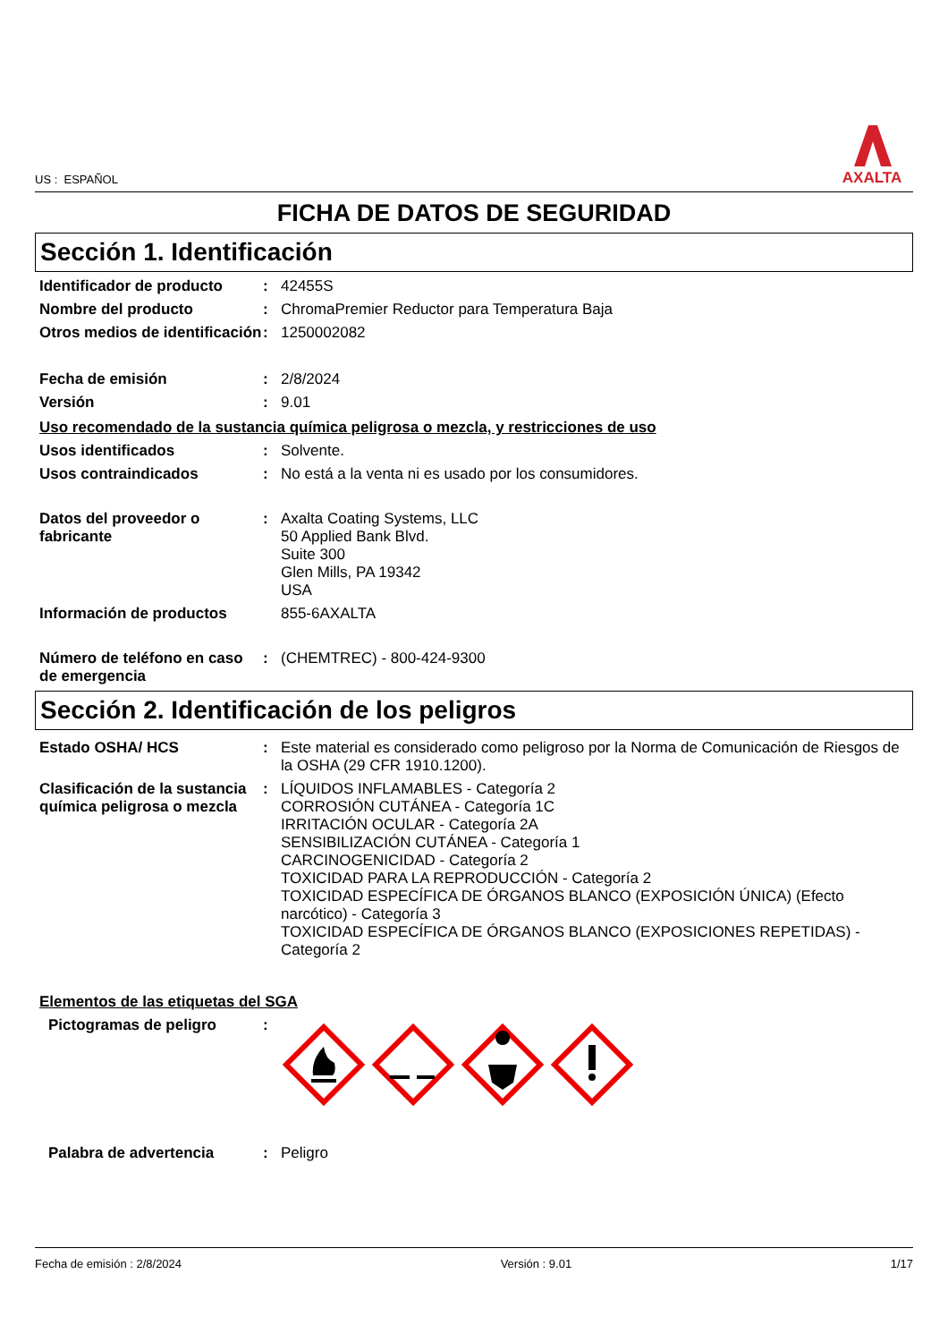US : ESPAÑOL
AXALTA
FICHA DE DATOS DE SEGURIDAD
Sección 1. Identificación
Identificador de producto
: 42455S
Nombre del producto : ChromaPremier Reductor para Temperatura Baja
Otros medios de identificación
: 1250002082
Fecha de emisión : 2/8/2024
Versión : 9.01
Uso recomendado de la sustancia química peligrosa o mezcla, y restricciones de uso
Usos identificados : Solvente.
Usos contraindicados : No está a la venta ni es usado por los consumidores.
Datos del proveedor o fabricante
: Axalta Coating Systems, LLC
50 Applied Bank Blvd.
Suite 300
Glen Mills, PA 19342
USA
Información de productos 855-6AXALTA
Número de teléfono en caso de emergencia
: (CHEMTREC) - 800-424-9300
Sección 2. Identificación de los peligros
Estado OSHA/ HCS : Este material es considerado como peligroso por la Norma de Comunicación de Riesgos de la OSHA (29 CFR 1910.1200).
Clasificación de la sustancia química peligrosa o mezcla
: LÍQUIDOS INFLAMABLES - Categoría 2
CORROSIÓN CUTÁNEA - Categoría 1C
IRRITACIÓN OCULAR - Categoría 2A
SENSIBILIZACIÓN CUTÁNEA - Categoría 1
CARCINOGENICIDAD - Categoría 2
TOXICIDAD PARA LA REPRODUCCIÓN - Categoría 2
TOXICIDAD ESPECÍFICA DE ÓRGANOS BLANCO (EXPOSICIÓN ÚNICA) (Efecto narcótico) - Categoría 3
TOXICIDAD ESPECÍFICA DE ÓRGANOS BLANCO (EXPOSICIONES REPETIDAS) - Categoría 2
Elementos de las etiquetas del SGA
Pictogramas de peligro :
Palabra de advertencia : Peligro
Fecha de emisión : 2/8/2024 Versión : 9.01 1/17